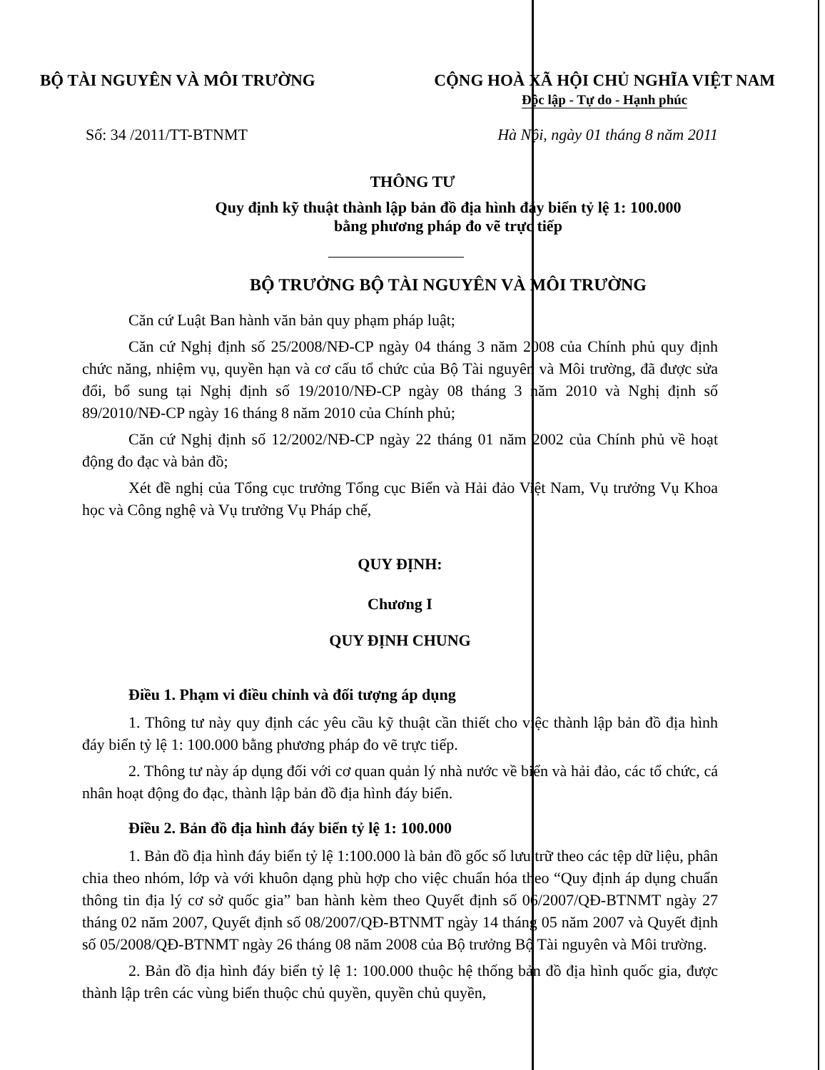BỘ TÀI NGUYÊN VÀ MÔI TRƯỜNG CỘNG HOÀ XÃ HỘI CHỦ NGHĨA VIỆT NAM
Độc lập - Tự do - Hạnh phúc
Số: 34 /2011/TT-BTNMT Hà Nội, ngày 01 tháng 8 năm 2011
THÔNG TƯ
Quy định kỹ thuật thành lập bản đồ địa hình đáy biển tỷ lệ 1: 100.000
bằng phương pháp đo vẽ trực tiếp
BỘ TRƯỞNG BỘ TÀI NGUYÊN VÀ MÔI TRƯỜNG
Căn cứ Luật Ban hành văn bản quy phạm pháp luật;
Căn cứ Nghị định số 25/2008/NĐ-CP ngày 04 tháng 3 năm 2008 của Chính phủ quy định chức năng, nhiệm vụ, quyền hạn và cơ cấu tổ chức của Bộ Tài nguyên và Môi trường, đã được sửa đổi, bổ sung tại Nghị định số 19/2010/NĐ-CP ngày 08 tháng 3 năm 2010 và Nghị định số 89/2010/NĐ-CP ngày 16 tháng 8 năm 2010 của Chính phủ;
Căn cứ Nghị định số 12/2002/NĐ-CP ngày 22 tháng 01 năm 2002 của Chính phủ về hoạt động đo đạc và bản đồ;
Xét đề nghị của Tổng cục trưởng Tổng cục Biển và Hải đảo Việt Nam, Vụ trưởng Vụ Khoa học và Công nghệ và Vụ trưởng Vụ Pháp chế,
QUY ĐỊNH:
Chương I
QUY ĐỊNH CHUNG
Điều 1. Phạm vi điều chỉnh và đối tượng áp dụng
1. Thông tư này quy định các yêu cầu kỹ thuật cần thiết cho việc thành lập bản đồ địa hình đáy biển tỷ lệ 1: 100.000 bằng phương pháp đo vẽ trực tiếp.
2. Thông tư này áp dụng đối với cơ quan quản lý nhà nước về biển và hải đảo, các tổ chức, cá nhân hoạt động đo đạc, thành lập bản đồ địa hình đáy biển.
Điều 2. Bản đồ địa hình đáy biển tỷ lệ 1: 100.000
1. Bản đồ địa hình đáy biển tỷ lệ 1:100.000 là bản đồ gốc số lưu trữ theo các tệp dữ liệu, phân chia theo nhóm, lớp và với khuôn dạng phù hợp cho việc chuẩn hóa theo “Quy định áp dụng chuẩn thông tin địa lý cơ sở quốc gia” ban hành kèm theo Quyết định số 06/2007/QĐ-BTNMT ngày 27 tháng 02 năm 2007, Quyết định số 08/2007/QĐ-BTNMT ngày 14 tháng 05 năm 2007 và Quyết định số 05/2008/QĐ-BTNMT ngày 26 tháng 08 năm 2008 của Bộ trưởng Bộ Tài nguyên và Môi trường.
2. Bản đồ địa hình đáy biển tỷ lệ 1: 100.000 thuộc hệ thống bản đồ địa hình quốc gia, được thành lập trên các vùng biển thuộc chủ quyền, quyền chủ quyền,